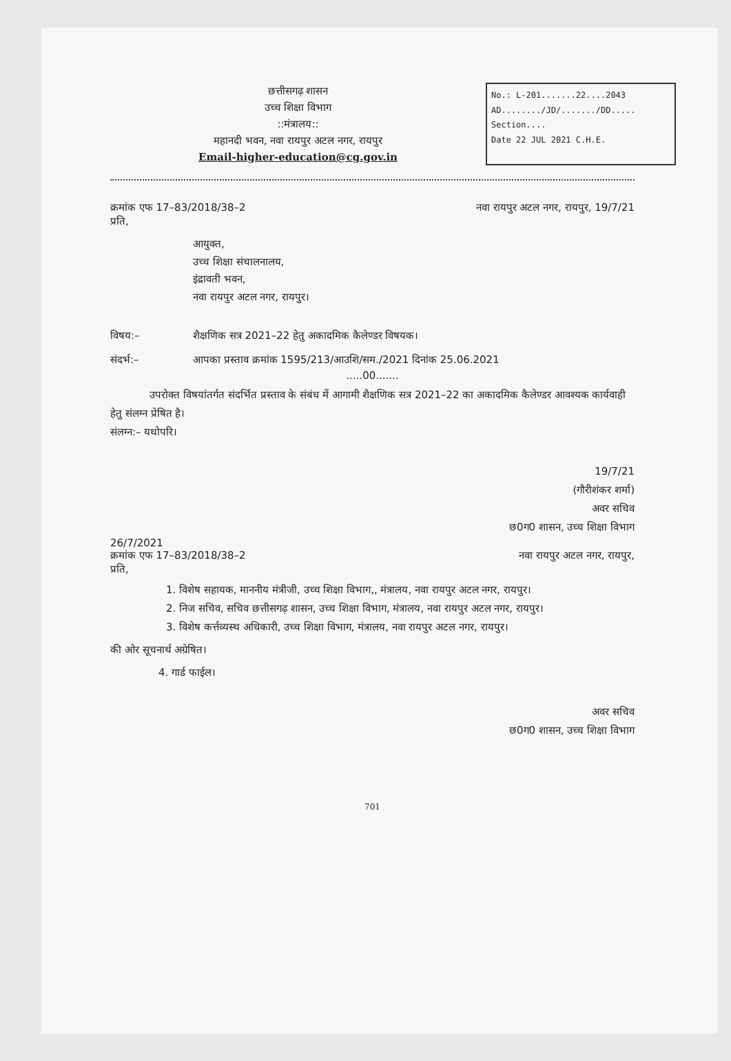छत्तीसगढ़ शासन
उच्च शिक्षा विभाग
::मंत्रालय::
महानदी भवन, नवा रायपुर अटल नगर, रायपुर
Email-higher-education@cg.gov.in
No.: L-201.......22....2043
AD......../JD/......./DD.....
Section....
Date 22 JUL 2021 C.H.E.
क्रमांक एफ 17–83/2018/38–2 नवा रायपुर अटल नगर, रायपुर, 19/7/21
प्रति,
आयुक्त,
उच्च शिक्षा संचालनालय,
इंद्रावती भवन,
नवा रायपुर अटल नगर, रायपुर।
विषय:– शैक्षणिक सत्र 2021–22 हेतु अकादमिक कैलेण्डर विषयक।
संदर्भ:– आपका प्रस्ताव क्रमांक 1595/213/आउशि/सम./2021 दिनांक 25.06.2021
.....00.......
उपरोक्त विषयांतर्गत संदर्भित प्रस्ताव के संबंध में आगामी शैक्षणिक सत्र 2021–22 का अकादमिक कैलेण्डर आवश्यक कार्यवाही हेतु संलग्न प्रेषित है।
संलग्न:– यथोपरि।
19/7/21
(गौरीशंकर शर्मा)
अवर सचिव
छ0ग0 शासन, उच्च शिक्षा विभाग
26/7/2021
क्रमांक एफ 17–83/2018/38–2 नवा रायपुर अटल नगर, रायपुर,
प्रति,
1. विशेष सहायक, माननीय मंत्रीजी, उच्च शिक्षा विभाग,, मंत्रालय, नवा रायपुर अटल नगर, रायपुर।
2. निज सचिव, सचिव छत्तीसगढ़ शासन, उच्च शिक्षा विभाग, मंत्रालय, नवा रायपुर अटल नगर, रायपुर।
3. विशेष कर्त्तव्यस्थ अधिकारी, उच्च शिक्षा विभाग, मंत्रालय, नवा रायपुर अटल नगर, रायपुर।
की ओर सूचनार्थ अग्रेषित।
4. गार्ड फाईल।
अवर सचिव
छ0ग0 शासन, उच्च शिक्षा विभाग
701